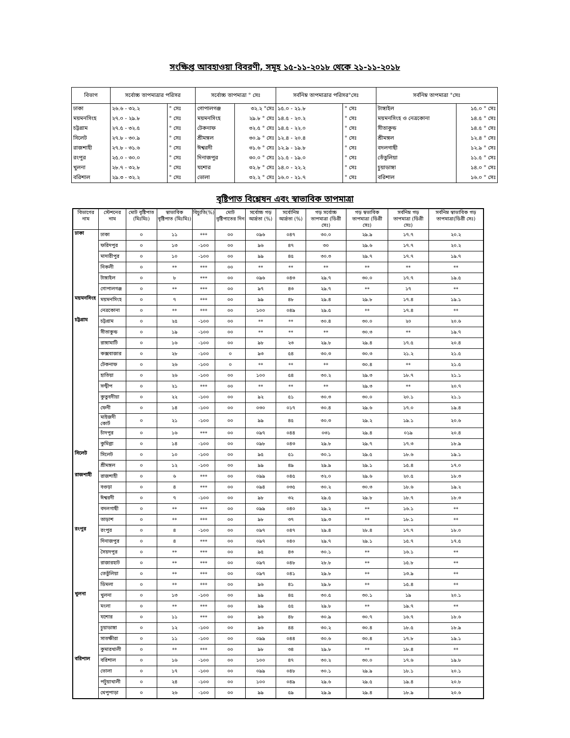সংক্ষিপ্ত আবহাওয়া বিবরণী, সমূহ ১৫-১১-২০১৮ থেকে ২১-১১-২০১৮
| বিভাগ | সর্বোচ্চ তাপমাত্রার পরিসর | | সর্বোচ্চ তাপমাত্রা ° সেঃ | | সর্বনিম্ন তাপমাত্রার পরিসর°সেঃ | | সর্বনিম্ন তাপমাত্রা °সেঃ | |
| --- | --- | --- | --- | --- | --- | --- | --- | --- |
| ঢাকা | ২৬.৬ - ৩২.২ | ° সেঃ | গোপালগঞ্জ | ৩২.২ °সেঃ | ১৫.০ - ২১.৮ | ° সেঃ | টাঙ্গাইল | ১৫.০ ° সেঃ |
| ময়মনসিংহ | ২৭.০ - ২৯.৮ | ° সেঃ | ময়মনসিংহ | ২৯.৮ ° সেঃ | ১৪.৫ - ২০.২ | ° সেঃ | ময়মনসিংহ ও নেত্রকোনা | ১৪.৫ ° সেঃ |
| চট্টগ্রাম | ২৭.৫ - ৩২.৫ | ° সেঃ | টেকনাফ | ৩২.৫ ° সেঃ | ১৪.৫ - ২২.০ | ° সেঃ | সীতাকুন্ড | ১৪.৫ ° সেঃ |
| সিলেট | ২৭.৮ - ৩০.৯ | ° সেঃ | শ্রীমঙ্গল | ৩০.৯ ° সেঃ | ১২.৪ - ২০.৪ | ° সেঃ | শ্রীমঙ্গল | ১২.৪ ° সেঃ |
| রাজশাহী | ২৭.৮ - ৩১.৬ | ° সেঃ | ঈশ্বরদী | ৩১.৬ ° সেঃ | ১২.৯ - ১৯.৮ | ° সেঃ | বদলগাছী | ১২.৯ ° সেঃ |
| রংপুর | ২৫.০ - ৩০.০ | ° সেঃ | দিনাজপুর | ৩০.০ ° সেঃ | ১১.৫ - ১৯.০ | ° সেঃ | তেঁতুলিয়া | ১১.৫ ° সেঃ |
| খুলনা | ২৮.৭ - ৩২.৮ | ° সেঃ | যশোর | ৩২.৮ ° সেঃ | ১৪.০ - ২২.২ | ° সেঃ | চুয়াডাঙ্গা | ১৪.০ ° সেঃ |
| বরিশাল | ২৯.৩ - ৩২.২ | ° সেঃ | ভোলা | ৩২.২ ° সেঃ | ১৬.০ - ২১.৭ | ° সেঃ | বরিশাল | ১৬.০ ° সেঃ |
বৃষ্টিপাত বিশ্লেষন এবং স্বাভাবিক তাপমাত্রা
| বিভাগের নাম | স্টেশনের নাম | মোট বৃষ্টিপাত (মিঃমিঃ) | স্বাভাবিক বৃষ্টিপাত (মিঃমিঃ) | বিচ্যুতি(%) | মোট বৃষ্টিপাতের দিন | সর্বোচ্চ গড় আর্দ্রতা (%) | সর্বোনিম্ন আর্দ্রতা (%) | গড় সর্বোচ্চ তাপমাত্রা (ডিগ্রী সেঃ) | গড় স্বভাবিক তাপমাত্রা (ডিগ্রী সেঃ) | সর্বনিম্ন গড় তাপমাত্রা (ডিগ্রী সেঃ) | সর্বনিম্ন স্বাভাবিক গড় তাপমাত্রা(ডিগ্রী সেঃ) |
| --- | --- | --- | --- | --- | --- | --- | --- | --- | --- | --- | --- |
| ঢাকা | ঢাকা | ০ | ১১ | *** | ০০ | ০৯৬ | ০৪৭ | ৩০.০ | ২৯.৯ | ১৭.৭ | ২০.২ |
| | ফরিদপুর | ০ | ১৩ | -১০০ | ০০ | ৯৬ | ৪৭ | ৩০ | ২৯.৬ | ১৭.৭ | ২০.২ |
| | মাদারীপুর | ০ | ১০ | -১০০ | ০০ | ৯৯ | ৪৫ | ৩০.৩ | ২৯.৭ | ১৭.৭ | ১৯.৭ |
| | নিকলী | ০ | ** | *** | ০০ | ** | ** | ** | ** | ** | ** |
| | টাঙ্গাইল | ০ | ৮ | *** | ০০ | ০৯৬ | ০৪৩ | ২৯.৭ | ৩০.০ | ১৭.৭ | ১৯.৫ |
| | গোপালগঞ্জ | ০ | ** | *** | ০০ | ৯৭ | ৪৩ | ২৯.৭ | ** | ১৭ | ** |
| ময়মনসিংহ | ময়মনসিংহ | ০ | ৭ | *** | ০০ | ৯৯ | ৪৮ | ২৯.৪ | ২৯.৮ | ১৭.৪ | ১৯.১ |
| | নেত্রকোনা | ০ | ** | *** | ০০ | ১০০ | ০৪৯ | ২৯.৫ | ** | ১৭.৪ | ** |
| চট্টগ্রাম | চট্টগ্রাম | ০ | ২৫ | -১০০ | ০০ | ** | ** | ৩০.৪ | ৩০.০ | ২০ | ২০.৬ |
| | সীতাকুন্ড | ০ | ১৯ | -১০০ | ০০ | ** | ** | ** | ৩০.৩ | ** | ১৯.৭ |
| | রাঙ্গামাটি | ০ | ১৬ | -১০০ | ০০ | ৯৮ | ২৩ | ২৯.৮ | ২৯.৪ | ১৭.৫ | ২০.৪ |
| | কক্সবাজার | ০ | ২৮ | -১০০ | ০ | ৯৩ | ৫৪ | ৩০.৩ | ৩০.৩ | ২১.২ | ২১.৫ |
| | টেকনাফ | ০ | ২৬ | -১০০ | ০ | ** | ** | ** | ৩০.৪ | ** | ২১.৫ |
| | হাতিয়া | ০ | ২৬ | -১০০ | ০০ | ১০০ | ৫৪ | ৩০.২ | ২৯.৩ | ১৮.৭ | ২১.১ |
| | সন্দ্বীপ | ০ | ২১ | *** | ০০ | ** | ** | ** | ২৯.৩ | ** | ২০.৭ |
| | কুতুবদীয়া | ০ | ২২ | -১০০ | ০০ | ৯২ | ৫১ | ৩০.৩ | ৩০.০ | ২০.১ | ২১.১ |
| | ফেনী | ০ | ১৪ | -১০০ | ০০ | ০৩০ | ০১৭ | ৩০.৪ | ২৯.৬ | ১৭.০ | ১৯.৪ |
| | মাইজদী কোর্ট | ০ | ২১ | -১০০ | ০০ | ৯৯ | ৪৫ | ৩০.৩ | ২৯.২ | ১৯.১ | ২০.৬ |
| | চাঁদপুর | ০ | ১৬ | *** | ০০ | ০৯৭ | ০৪৪ | ০৩১ | ২৯.৪ | ০১৯ | ২০.৪ |
| | কুমিল্লা | ০ | ১৪ | -১০০ | ০০ | ০৯৮ | ০৪৩ | ২৯.৮ | ২৯.৭ | ১৭.৩ | ১৮.৯ |
| সিলেট | সিলেট | ০ | ১০ | -১০০ | ০০ | ৯৫ | ৫১ | ৩০.১ | ২৯.৫ | ১৮.৬ | ১৯.১ |
| | শ্রীমঙ্গল | ০ | ১২ | -১০০ | ০০ | ৯৯ | ৪৯ | ২৯.৯ | ২৯.১ | ১৫.৪ | ১৭.০ |
| রাজশাহী | রাজশাহী | ০ | ৬ | *** | ০০ | ০৯৯ | ০৪৫ | ৩২.০ | ২৯.৬ | ২০.৫ | ১৮.৩ |
| | বগুড়া | ০ | ৪ | *** | ০০ | ০৯৪ | ০৩৫ | ৩০.২ | ৩০.৩ | ১৮.৬ | ১৯.২ |
| | ঈশ্বরদী | ০ | ৭ | -১০০ | ০০ | ৯৮ | ৩২ | ২৯.৫ | ২৯.৮ | ১৮.৭ | ১৮.৩ |
| | বদলগাছী | ০ | ** | *** | ০০ | ০৯৯ | ০৪০ | ২৯.২ | ** | ১৬.১ | ** |
| | তাড়াশ | ০ | ** | *** | ০০ | ৯৮ | ৩৭ | ২৯.৩ | ** | ১৮.১ | ** |
| রংপুর | রংপুর | ০ | ৪ | -১০০ | ০০ | ০৯৭ | ০৪৭ | ২৯.৪ | ২৮.৪ | ১৭.৭ | ১৮.০ |
| | দিনাজপুর | ০ | ৪ | *** | ০০ | ০৯৭ | ০৪০ | ২৯.৭ | ২৯.১ | ১৫.৭ | ১৭.৫ |
| | সৈয়দপুর | ০ | ** | *** | ০০ | ৯৫ | ৪৩ | ৩০.১ | ** | ১৬.১ | ** |
| | রাজারহাট | ০ | ** | *** | ০০ | ০৯৭ | ০৪৮ | ২৮.৮ | ** | ১৫.৮ | ** |
| | তেতুঁলিয়া | ০ | ** | *** | ০০ | ০৯৭ | ০৪১ | ২৯.৮ | ** | ১৩.৯ | ** |
| | ডিমলা | ০ | ** | *** | ০০ | ৯৬ | ৪১ | ২৯.৮ | ** | ১৫.৪ | ** |
| খুলনা | খুলনা | ০ | ১৩ | -১০০ | ০০ | ৯৯ | ৪৫ | ৩০.৫ | ৩০.১ | ১৯ | ২০.১ |
| | মংলা | ০ | ** | *** | ০০ | ৯৯ | ৫৫ | ২৯.৮ | ** | ১৯.৭ | ** |
| | যশোর | ০ | ১১ | *** | ০০ | ৯৬ | ৪৮ | ৩০.৯ | ৩০.৭ | ১৬.৭ | ১৮.৬ |
| | চুয়াডাঙ্গা | ০ | ১২ | -১০০ | ০০ | ৯৬ | ৪৪ | ৩০.২ | ৩০.৪ | ১৮.৫ | ১৮.৯ |
| | সাতক্ষীরা | ০ | ১১ | -১০০ | ০০ | ০৯৯ | ০৪৪ | ৩০.৬ | ৩০.৪ | ১৭.৮ | ১৯.১ |
| | কুমারখালী | ০ | ** | *** | ০০ | ৯৮ | ৩৪ | ২৯.৮ | ** | ১৮.৪ | ** |
| বরিশাল | বরিশাল | ০ | ১৬ | -১০০ | ০০ | ১০০ | ৪৭ | ৩০.২ | ৩০.০ | ১৭.৬ | ১৯.৮ |
| | ভোলা | ০ | ১৭ | -১০০ | ০০ | ০৯৯ | ০৪৮ | ৩০.১ | ২৯.৯ | ১৮.১ | ২০.১ |
| | পটুয়াখালী | ০ | ২৪ | -১০০ | ০০ | ১০০ | ০৪৯ | ২৯.৬ | ২৯.৫ | ১৯.৪ | ২০.৮ |
| | খেপুপাড়া | ০ | ২৬ | -১০০ | ০০ | ৯৯ | ৫৯ | ২৯.৯ | ২৯.৪ | ১৮.৯ | ২০.৬ |